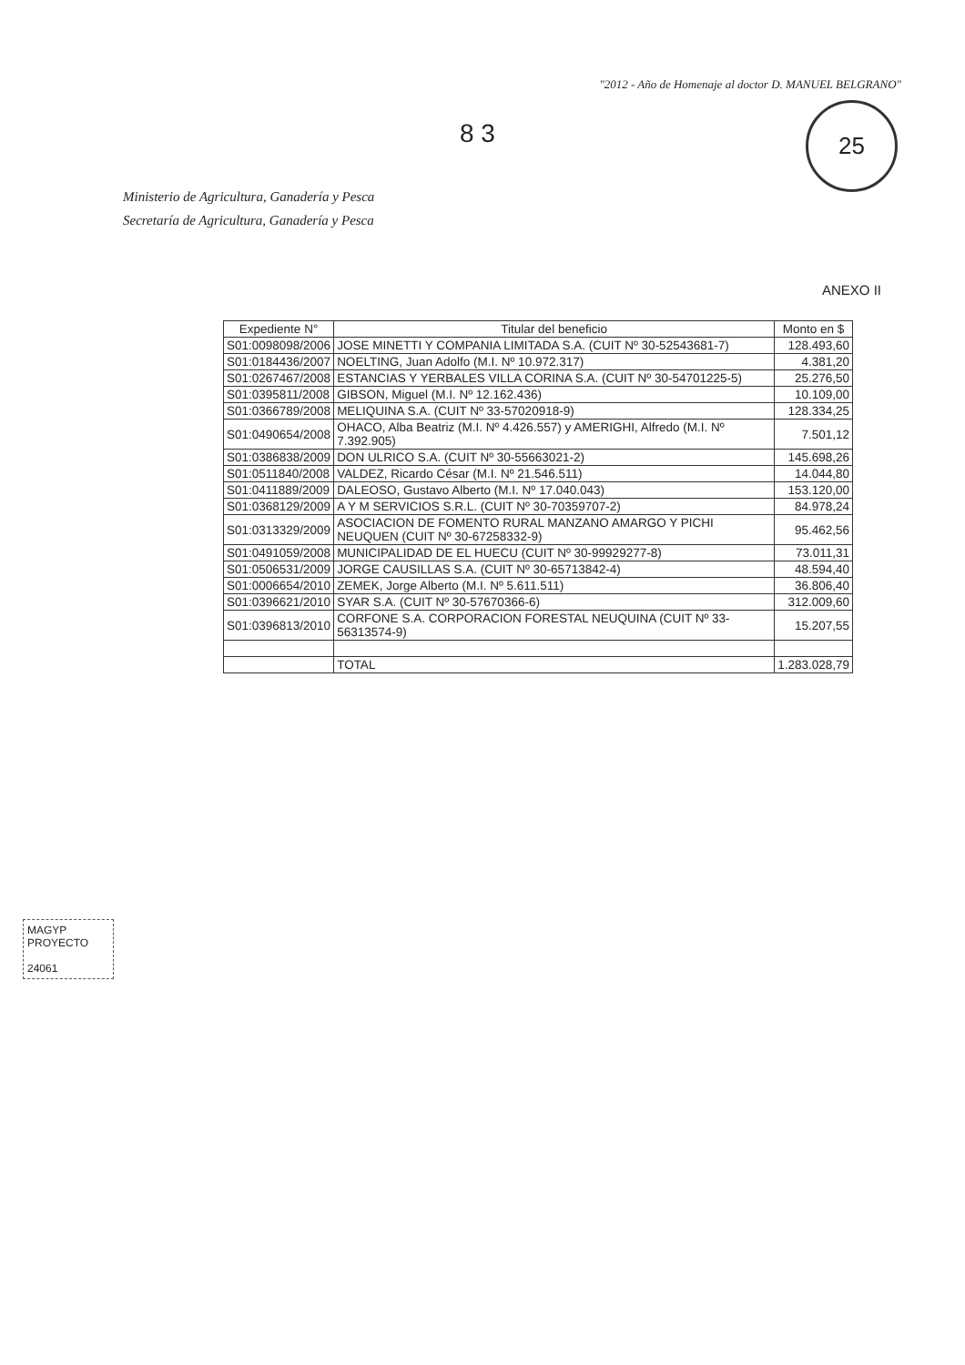"2012 - Año de Homenaje al doctor D. MANUEL BELGRANO"
25
8 3
Ministerio de Agricultura, Ganadería y Pesca
Secretaría de Agricultura, Ganadería y Pesca
ANEXO II
| Expediente N° | Titular del beneficio | Monto en $ |
| --- | --- | --- |
| S01:0098098/2006 | JOSE MINETTI Y COMPANIA LIMITADA S.A. (CUIT Nº 30-52543681-7) | 128.493,60 |
| S01:0184436/2007 | NOELTING, Juan Adolfo (M.I. Nº 10.972.317) | 4.381,20 |
| S01:0267467/2008 | ESTANCIAS Y YERBALES VILLA CORINA S.A. (CUIT Nº 30-54701225-5) | 25.276,50 |
| S01:0395811/2008 | GIBSON, Miguel (M.I. Nº 12.162.436) | 10.109,00 |
| S01:0366789/2008 | MELIQUINA S.A. (CUIT Nº 33-57020918-9) | 128.334,25 |
| S01:0490654/2008 | OHACO, Alba Beatriz (M.I. Nº 4.426.557) y AMERIGHI, Alfredo (M.I. Nº 7.392.905) | 7.501,12 |
| S01:0386838/2009 | DON ULRICO S.A. (CUIT Nº 30-55663021-2) | 145.698,26 |
| S01:0511840/2008 | VALDEZ, Ricardo César (M.I. Nº 21.546.511) | 14.044,80 |
| S01:0411889/2009 | DALEOSO, Gustavo Alberto (M.I. Nº 17.040.043) | 153.120,00 |
| S01:0368129/2009 | A Y M SERVICIOS S.R.L. (CUIT Nº 30-70359707-2) | 84.978,24 |
| S01:0313329/2009 | ASOCIACION DE FOMENTO RURAL MANZANO AMARGO Y PICHI NEUQUEN (CUIT Nº 30-67258332-9) | 95.462,56 |
| S01:0491059/2008 | MUNICIPALIDAD DE EL HUECU (CUIT Nº 30-99929277-8) | 73.011,31 |
| S01:0506531/2009 | JORGE CAUSILLAS S.A. (CUIT Nº 30-65713842-4) | 48.594,40 |
| S01:0006654/2010 | ZEMEK, Jorge Alberto (M.I. Nº 5.611.511) | 36.806,40 |
| S01:0396621/2010 | SYAR S.A. (CUIT Nº 30-57670366-6) | 312.009,60 |
| S01:0396813/2010 | CORFONE S.A. CORPORACION FORESTAL NEUQUINA (CUIT Nº 33-56313574-9) | 15.207,55 |
| | TOTAL | 1.283.028,79 |
MAGYP
PROYECTO
24061